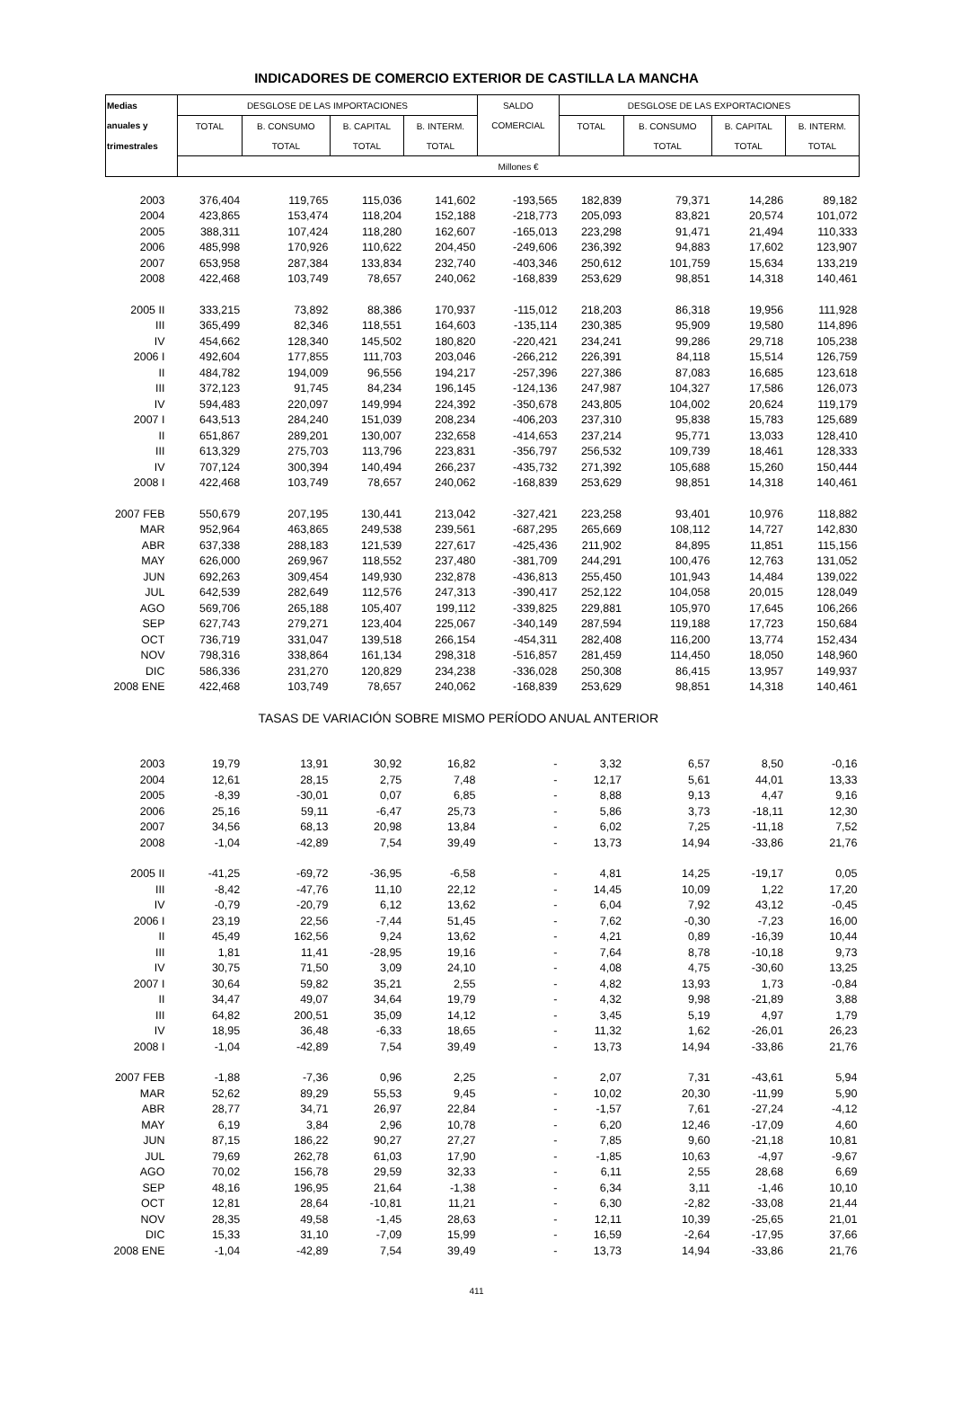INDICADORES DE COMERCIO EXTERIOR DE CASTILLA LA MANCHA
| Medias | DESGLOSE DE LAS IMPORTACIONES | | | | SALDO | DESGLOSE DE LAS EXPORTACIONES | | | |
| --- | --- | --- | --- | --- | --- | --- | --- | --- | --- |
| anuales y | TOTAL | B. CONSUMO | B. CAPITAL | B. INTERM. | COMERCIAL | TOTAL | B. CONSUMO | B. CAPITAL | B. INTERM. |
| trimestrales | | TOTAL | TOTAL | TOTAL | | | TOTAL | TOTAL | TOTAL |
| | Millones € | | | | | | | | |
| 2003 | 376,404 | 119,765 | 115,036 | 141,602 | -193,565 | 182,839 | 79,371 | 14,286 | 89,182 |
| 2004 | 423,865 | 153,474 | 118,204 | 152,188 | -218,773 | 205,093 | 83,821 | 20,574 | 101,072 |
| 2005 | 388,311 | 107,424 | 118,280 | 162,607 | -165,013 | 223,298 | 91,471 | 21,494 | 110,333 |
| 2006 | 485,998 | 170,926 | 110,622 | 204,450 | -249,606 | 236,392 | 94,883 | 17,602 | 123,907 |
| 2007 | 653,958 | 287,384 | 133,834 | 232,740 | -403,346 | 250,612 | 101,759 | 15,634 | 133,219 |
| 2008 | 422,468 | 103,749 | 78,657 | 240,062 | -168,839 | 253,629 | 98,851 | 14,318 | 140,461 |
| 2005 II | 333,215 | 73,892 | 88,386 | 170,937 | -115,012 | 218,203 | 86,318 | 19,956 | 111,928 |
| III | 365,499 | 82,346 | 118,551 | 164,603 | -135,114 | 230,385 | 95,909 | 19,580 | 114,896 |
| IV | 454,662 | 128,340 | 145,502 | 180,820 | -220,421 | 234,241 | 99,286 | 29,718 | 105,238 |
| 2006 I | 492,604 | 177,855 | 111,703 | 203,046 | -266,212 | 226,391 | 84,118 | 15,514 | 126,759 |
| II | 484,782 | 194,009 | 96,556 | 194,217 | -257,396 | 227,386 | 87,083 | 16,685 | 123,618 |
| III | 372,123 | 91,745 | 84,234 | 196,145 | -124,136 | 247,987 | 104,327 | 17,586 | 126,073 |
| IV | 594,483 | 220,097 | 149,994 | 224,392 | -350,678 | 243,805 | 104,002 | 20,624 | 119,179 |
| 2007 I | 643,513 | 284,240 | 151,039 | 208,234 | -406,203 | 237,310 | 95,838 | 15,783 | 125,689 |
| II | 651,867 | 289,201 | 130,007 | 232,658 | -414,653 | 237,214 | 95,771 | 13,033 | 128,410 |
| III | 613,329 | 275,703 | 113,796 | 223,831 | -356,797 | 256,532 | 109,739 | 18,461 | 128,333 |
| IV | 707,124 | 300,394 | 140,494 | 266,237 | -435,732 | 271,392 | 105,688 | 15,260 | 150,444 |
| 2008 I | 422,468 | 103,749 | 78,657 | 240,062 | -168,839 | 253,629 | 98,851 | 14,318 | 140,461 |
| 2007 FEB | 550,679 | 207,195 | 130,441 | 213,042 | -327,421 | 223,258 | 93,401 | 10,976 | 118,882 |
| MAR | 952,964 | 463,865 | 249,538 | 239,561 | -687,295 | 265,669 | 108,112 | 14,727 | 142,830 |
| ABR | 637,338 | 288,183 | 121,539 | 227,617 | -425,436 | 211,902 | 84,895 | 11,851 | 115,156 |
| MAY | 626,000 | 269,967 | 118,552 | 237,480 | -381,709 | 244,291 | 100,476 | 12,763 | 131,052 |
| JUN | 692,263 | 309,454 | 149,930 | 232,878 | -436,813 | 255,450 | 101,943 | 14,484 | 139,022 |
| JUL | 642,539 | 282,649 | 112,576 | 247,313 | -390,417 | 252,122 | 104,058 | 20,015 | 128,049 |
| AGO | 569,706 | 265,188 | 105,407 | 199,112 | -339,825 | 229,881 | 105,970 | 17,645 | 106,266 |
| SEP | 627,743 | 279,271 | 123,404 | 225,067 | -340,149 | 287,594 | 119,188 | 17,723 | 150,684 |
| OCT | 736,719 | 331,047 | 139,518 | 266,154 | -454,311 | 282,408 | 116,200 | 13,774 | 152,434 |
| NOV | 798,316 | 338,864 | 161,134 | 298,318 | -516,857 | 281,459 | 114,450 | 18,050 | 148,960 |
| DIC | 586,336 | 231,270 | 120,829 | 234,238 | -336,028 | 250,308 | 86,415 | 13,957 | 149,937 |
| 2008 ENE | 422,468 | 103,749 | 78,657 | 240,062 | -168,839 | 253,629 | 98,851 | 14,318 | 140,461 |
| | TASAS DE VARIACIÓN SOBRE MISMO PERÍODO ANUAL ANTERIOR | | | | | | | | |
| 2003 | 19,79 | 13,91 | 30,92 | 16,82 | - | 3,32 | 6,57 | 8,50 | -0,16 |
| 2004 | 12,61 | 28,15 | 2,75 | 7,48 | - | 12,17 | 5,61 | 44,01 | 13,33 |
| 2005 | -8,39 | -30,01 | 0,07 | 6,85 | - | 8,88 | 9,13 | 4,47 | 9,16 |
| 2006 | 25,16 | 59,11 | -6,47 | 25,73 | - | 5,86 | 3,73 | -18,11 | 12,30 |
| 2007 | 34,56 | 68,13 | 20,98 | 13,84 | - | 6,02 | 7,25 | -11,18 | 7,52 |
| 2008 | -1,04 | -42,89 | 7,54 | 39,49 | - | 13,73 | 14,94 | -33,86 | 21,76 |
| 2005 II | -41,25 | -69,72 | -36,95 | -6,58 | - | 4,81 | 14,25 | -19,17 | 0,05 |
| III | -8,42 | -47,76 | 11,10 | 22,12 | - | 14,45 | 10,09 | 1,22 | 17,20 |
| IV | -0,79 | -20,79 | 6,12 | 13,62 | - | 6,04 | 7,92 | 43,12 | -0,45 |
| 2006 I | 23,19 | 22,56 | -7,44 | 51,45 | - | 7,62 | -0,30 | -7,23 | 16,00 |
| II | 45,49 | 162,56 | 9,24 | 13,62 | - | 4,21 | 0,89 | -16,39 | 10,44 |
| III | 1,81 | 11,41 | -28,95 | 19,16 | - | 7,64 | 8,78 | -10,18 | 9,73 |
| IV | 30,75 | 71,50 | 3,09 | 24,10 | - | 4,08 | 4,75 | -30,60 | 13,25 |
| 2007 I | 30,64 | 59,82 | 35,21 | 2,55 | - | 4,82 | 13,93 | 1,73 | -0,84 |
| II | 34,47 | 49,07 | 34,64 | 19,79 | - | 4,32 | 9,98 | -21,89 | 3,88 |
| III | 64,82 | 200,51 | 35,09 | 14,12 | - | 3,45 | 5,19 | 4,97 | 1,79 |
| IV | 18,95 | 36,48 | -6,33 | 18,65 | - | 11,32 | 1,62 | -26,01 | 26,23 |
| 2008 I | -1,04 | -42,89 | 7,54 | 39,49 | - | 13,73 | 14,94 | -33,86 | 21,76 |
| 2007 FEB | -1,88 | -7,36 | 0,96 | 2,25 | - | 2,07 | 7,31 | -43,61 | 5,94 |
| MAR | 52,62 | 89,29 | 55,53 | 9,45 | - | 10,02 | 20,30 | -11,99 | 5,90 |
| ABR | 28,77 | 34,71 | 26,97 | 22,84 | - | -1,57 | 7,61 | -27,24 | -4,12 |
| MAY | 6,19 | 3,84 | 2,96 | 10,78 | - | 6,20 | 12,46 | -17,09 | 4,60 |
| JUN | 87,15 | 186,22 | 90,27 | 27,27 | - | 7,85 | 9,60 | -21,18 | 10,81 |
| JUL | 79,69 | 262,78 | 61,03 | 17,90 | - | -1,85 | 10,63 | -4,97 | -9,67 |
| AGO | 70,02 | 156,78 | 29,59 | 32,33 | - | 6,11 | 2,55 | 28,68 | 6,69 |
| SEP | 48,16 | 196,95 | 21,64 | -1,38 | - | 6,34 | 3,11 | -1,46 | 10,10 |
| OCT | 12,81 | 28,64 | -10,81 | 11,21 | - | 6,30 | -2,82 | -33,08 | 21,44 |
| NOV | 28,35 | 49,58 | -1,45 | 28,63 | - | 12,11 | 10,39 | -25,65 | 21,01 |
| DIC | 15,33 | 31,10 | -7,09 | 15,99 | - | 16,59 | -2,64 | -17,95 | 37,66 |
| 2008 ENE | -1,04 | -42,89 | 7,54 | 39,49 | - | 13,73 | 14,94 | -33,86 | 21,76 |
411